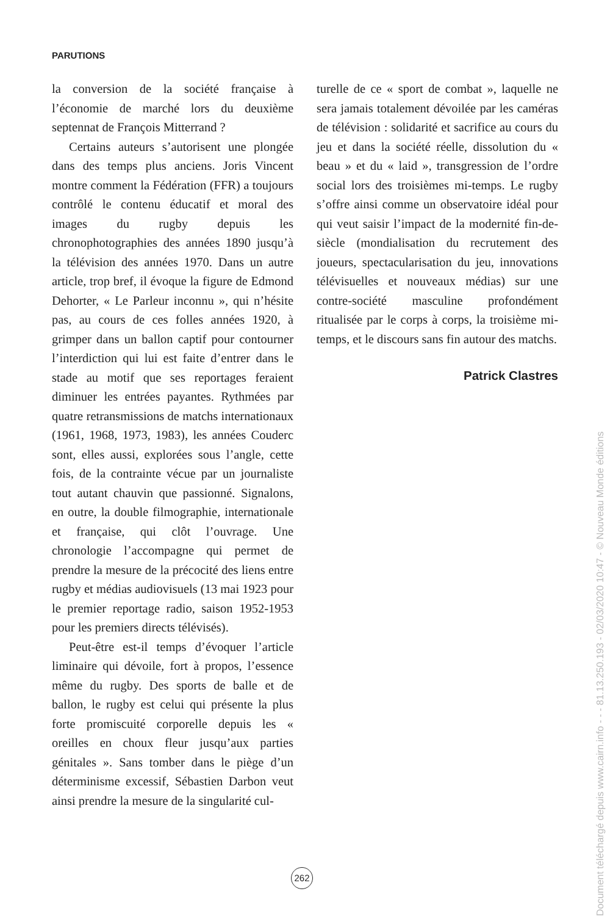PARUTIONS
la conversion de la société française à l’économie de marché lors du deuxième septennat de François Mitterrand ?
Certains auteurs s’autorisent une plongée dans des temps plus anciens. Joris Vincent montre comment la Fédération (FFR) a toujours contrôlé le contenu éducatif et moral des images du rugby depuis les chronophotographies des années 1890 jusqu’à la télévision des années 1970. Dans un autre article, trop bref, il évoque la figure de Edmond Dehorter, « Le Parleur inconnu », qui n’hésite pas, au cours de ces folles années 1920, à grimper dans un ballon captif pour contourner l’interdiction qui lui est faite d’entrer dans le stade au motif que ses reportages feraient diminuer les entrées payantes. Rythmées par quatre retransmissions de matchs internationaux (1961, 1968, 1973, 1983), les années Couderc sont, elles aussi, explorées sous l’angle, cette fois, de la contrainte vécue par un journaliste tout autant chauvin que passionné. Signalons, en outre, la double filmographie, internationale et française, qui clôt l’ouvrage. Une chronologie l’accompagne qui permet de prendre la mesure de la précocité des liens entre rugby et médias audiovisuels (13 mai 1923 pour le premier reportage radio, saison 1952-1953 pour les premiers directs télévisés).
Peut-être est-il temps d’évoquer l’article liminaire qui dévoile, fort à propos, l’essence même du rugby. Des sports de balle et de ballon, le rugby est celui qui présente la plus forte promiscuité corporelle depuis les « oreilles en choux fleur jusqu’aux parties génitales ». Sans tomber dans le piège d’un déterminisme excessif, Sébastien Darbon veut ainsi prendre la mesure de la singularité cul-
turelle de ce « sport de combat », laquelle ne sera jamais totalement dévoilée par les caméras de télévision : solidarité et sacrifice au cours du jeu et dans la société réelle, dissolution du « beau » et du « laid », transgression de l’ordre social lors des troisièmes mi-temps. Le rugby s’offre ainsi comme un observatoire idéal pour qui veut saisir l’impact de la modernité fin-de-siècle (mondialisation du recrutement des joueurs, spectacularisation du jeu, innovations télévisuelles et nouveaux médias) sur une contre-société masculine profondément ritualisée par le corps à corps, la troisième mi-temps, et le discours sans fin autour des matchs.
Patrick Clastres
262
Document téléchargé depuis www.cairn.info - - - 81.13.250.193 - 02/03/2020 10:47 - © Nouveau Monde éditions